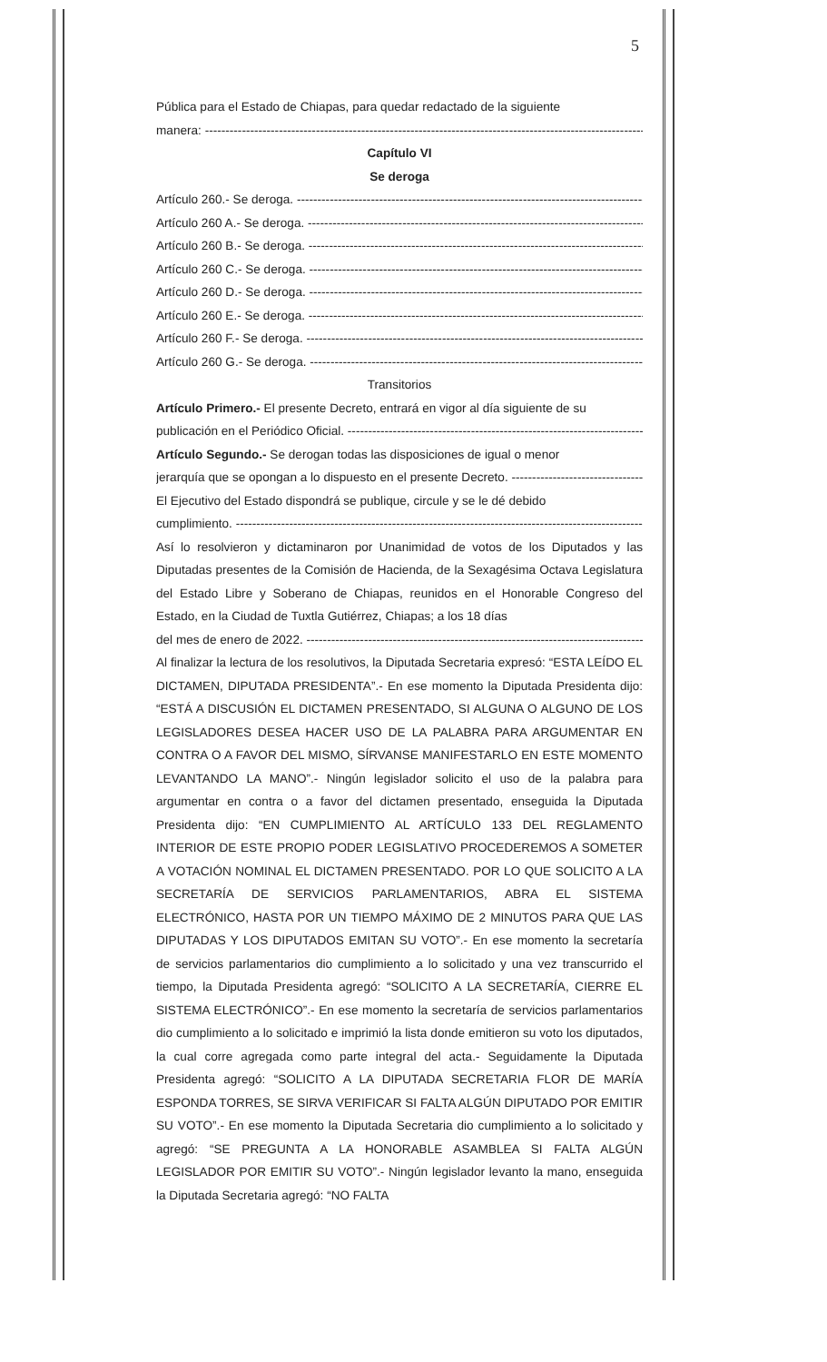5
Pública para el Estado de Chiapas, para quedar redactado de la siguiente
manera:
Capítulo VI
Se deroga
Artículo 260.- Se deroga.
Artículo 260 A.- Se deroga.
Artículo 260 B.- Se deroga.
Artículo 260 C.- Se deroga.
Artículo 260 D.- Se deroga.
Artículo 260 E.- Se deroga.
Artículo 260 F.- Se deroga.
Artículo 260 G.- Se deroga.
Transitorios
Artículo Primero.- El presente Decreto, entrará en vigor al día siguiente de su
publicación en el Periódico Oficial.
Artículo Segundo.- Se derogan todas las disposiciones de igual o menor
jerarquía que se opongan a lo dispuesto en el presente Decreto.
El Ejecutivo del Estado dispondrá se publique, circule y se le dé debido
cumplimiento.
Así lo resolvieron y dictaminaron por Unanimidad de votos de los Diputados y las Diputadas presentes de la Comisión de Hacienda, de la Sexagésima Octava Legislatura del Estado Libre y Soberano de Chiapas, reunidos en el Honorable Congreso del Estado, en la Ciudad de Tuxtla Gutiérrez, Chiapas; a los 18 días
del mes de enero de 2022.
Al finalizar la lectura de los resolutivos, la Diputada Secretaria expresó: “ESTA LEÍDO EL DICTAMEN, DIPUTADA PRESIDENTA”.- En ese momento la Diputada Presidenta dijo: “ESTÁ A DISCUSIÓN EL DICTAMEN PRESENTADO, SI ALGUNA O ALGUNO DE LOS LEGISLADORES DESEA HACER USO DE LA PALABRA PARA ARGUMENTAR EN CONTRA O A FAVOR DEL MISMO, SÍRVANSE MANIFESTARLO EN ESTE MOMENTO LEVANTANDO LA MANO”.- Ningún legislador solicito el uso de la palabra para argumentar en contra o a favor del dictamen presentado, enseguida la Diputada Presidenta dijo: “EN CUMPLIMIENTO AL ARTÍCULO 133 DEL REGLAMENTO INTERIOR DE ESTE PROPIO PODER LEGISLATIVO PROCEDEREMOS A SOMETER A VOTACIÓN NOMINAL EL DICTAMEN PRESENTADO. POR LO QUE SOLICITO A LA SECRETARÍA DE SERVICIOS PARLAMENTARIOS, ABRA EL SISTEMA ELECTRÓNICO, HASTA POR UN TIEMPO MÁXIMO DE 2 MINUTOS PARA QUE LAS DIPUTADAS Y LOS DIPUTADOS EMITAN SU VOTO”.- En ese momento la secretaría de servicios parlamentarios dio cumplimiento a lo solicitado y una vez transcurrido el tiempo, la Diputada Presidenta agregó: “SOLICITO A LA SECRETARÍA, CIERRE EL SISTEMA ELECTRÓNICO”.- En ese momento la secretaría de servicios parlamentarios dio cumplimiento a lo solicitado e imprimió la lista donde emitieron su voto los diputados, la cual corre agregada como parte integral del acta.- Seguidamente la Diputada Presidenta agregó: “SOLICITO A LA DIPUTADA SECRETARIA FLOR DE MARÍA ESPONDA TORRES, SE SIRVA VERIFICAR SI FALTA ALGÚN DIPUTADO POR EMITIR SU VOTO”.- En ese momento la Diputada Secretaria dio cumplimiento a lo solicitado y agregó: “SE PREGUNTA A LA HONORABLE ASAMBLEA SI FALTA ALGÚN LEGISLADOR POR EMITIR SU VOTO”.- Ningún legislador levanto la mano, enseguida la Diputada Secretaria agregó: “NO FALTA